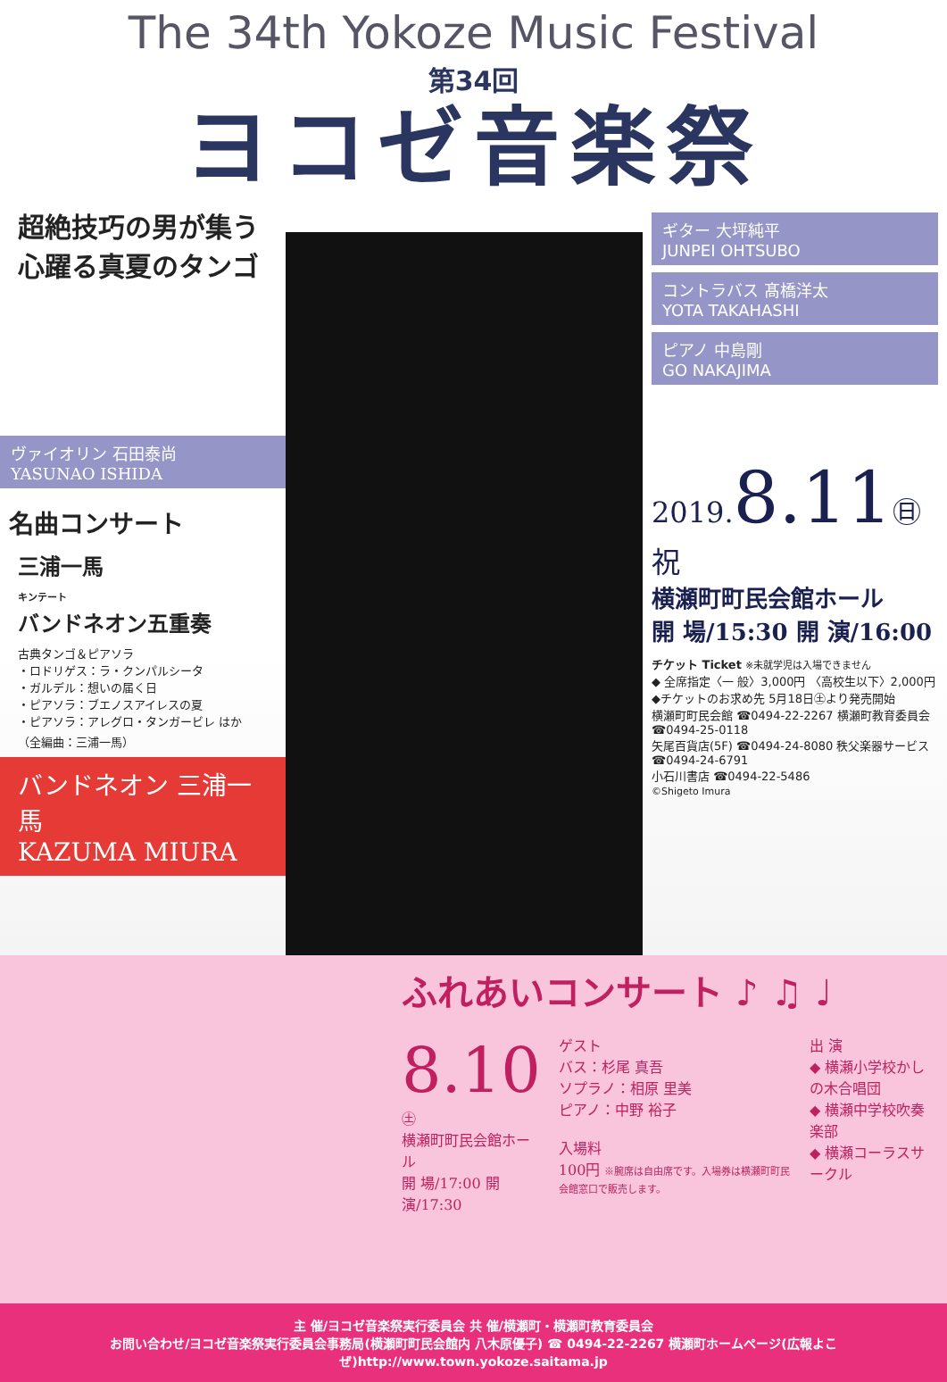The 34th Yokoze Music Festival
第34回
ヨコゼ音楽祭
超絶技巧の男が集う
心躍る真夏のタンゴ
ヴァイオリン 石田泰尚
YASUNAO ISHIDA
名曲コンサート
三浦一馬
キンテート
バンドネオン五重奏
古典タンゴ＆ピアソラ
・ロドリゲス：ラ・クンパルシータ
・ガルデル：想いの届く日
・ピアソラ：ブエノスアイレスの夏
・ピアソラ：アレグロ・タンガービレ はか
（全編曲：三浦一馬）
バンドネオン 三浦一馬
KAZUMA MIURA
ギター 大坪純平
JUNPEI OHTSUBO
コントラバス 髙橋洋太
YOTA TAKAHASHI
ピアノ 中島剛
GO NAKAJIMA
2019.8.11㊐祝
横瀬町町民会館ホール
開 場/15:30 開 演/16:00
チケット Ticket ※未就学児は入場できません
◆ 全席指定〈一 般〉3,000円 〈高校生以下〉2,000円
◆チケットのお求め先 5月18日㊏より発売開始
横瀬町町民会館 ☎0494-22-2267 横瀬町教育委員会 ☎0494-25-0118
矢尾百貨店(5F) ☎0494-24-8080 秩父楽器サービス ☎0494-24-6791
小石川書店 ☎0494-22-5486
©Shigeto Imura
ふれあいコンサート ♪ ♫ ♩
8.10㊏
横瀬町町民会館ホール
開 場/17:00 開 演/17:30
ゲスト
バス：杉尾 真吾
ソプラノ：相原 里美
ピアノ：中野 裕子
入場料
100円 ※腕席は自由席です。入場券は横瀬町町民会館窓口で販売します。
出 演
◆ 横瀬小学校かしの木合唱団
◆ 横瀬中学校吹奏楽部
◆ 横瀬コーラスサークル
主 催/ヨコゼ音楽祭実行委員会 共 催/横瀬町・横瀬町教育委員会
お問い合わせ/ヨコゼ音楽祭実行委員会事務局(横瀬町町民会館内 八木原優子) ☎ 0494-22-2267 横瀬町ホームページ(広報よこぜ)http://www.town.yokoze.saitama.jp